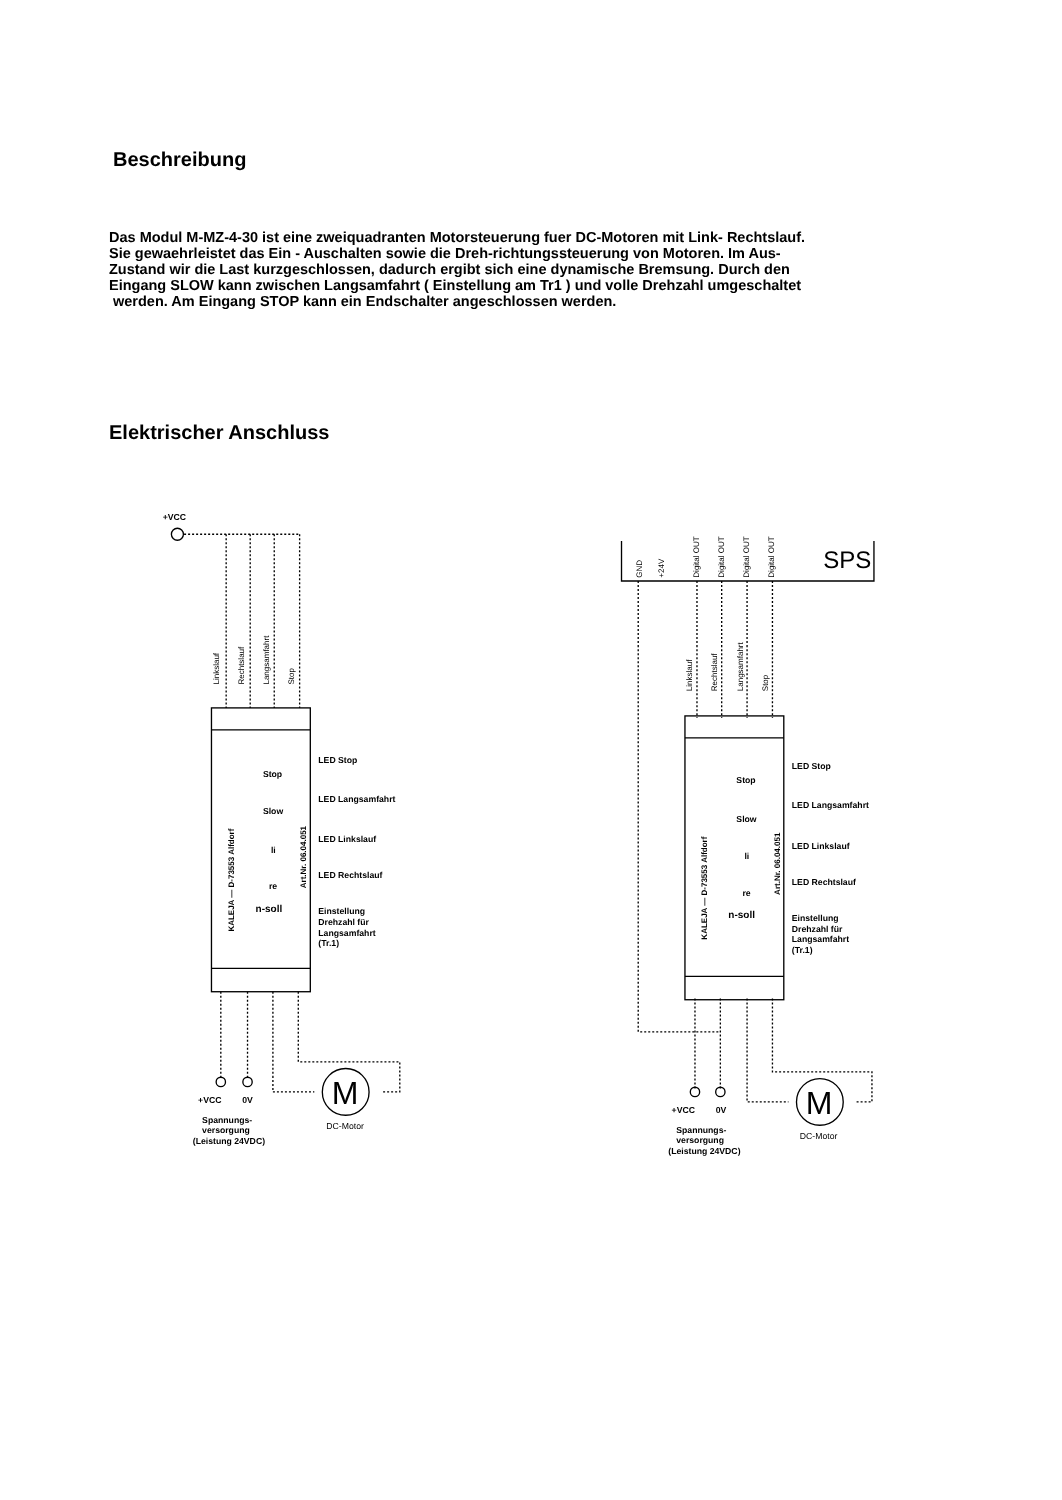Beschreibung
Das Modul M-MZ-4-30 ist eine zweiquadranten Motorsteuerung fuer DC-Motoren mit Link- Rechtslauf. Sie gewaehrleistet das Ein - Auschalten sowie die Dreh-richtungssteuerung von Motoren. Im Aus-Zustand wir die Last kurzgeschlossen, dadurch ergibt sich eine dynamische Bremsung. Durch den Eingang SLOW kann zwischen Langsamfahrt ( Einstellung am Tr1 ) und volle Drehzahl umgeschaltet
werden. Am Eingang STOP kann ein Endschalter angeschlossen werden.
Elektrischer Anschluss
+VCC
LED Stop
LED Langsamfahrt
LED Linkslauf
LED Rechtslauf
Einstellung
Drehzahl für
Langsamfahrt
(Tr.1)
+VCC
0V
Spannungs-
versorgung
(Leistung 24VDC)
DC-Motor
Stop
Slow
li
re
n-soll
LED Stop
LED Langsamfahrt
LED Linkslauf
LED Rechtslauf
Einstellung
Drehzahl für
Langsamfahrt
(Tr.1)
+VCC
0V
Spannungs-
versorgung
(Leistung 24VDC)
DC-Motor
Stop
Slow
li
re
n-soll
SPS
M
M
Linkslauf
Rechtslauf
Langsamfahrt
Stop
Linkslauf
Rechtslauf
Langsamfahrt
Stop
GND
+24V
Digital OUT
Digital OUT
Digital OUT
Digital OUT
KALEJA — D-73553 Alfdorf
Art.Nr. 06.04.051
KALEJA — D-73553 Alfdorf
Art.Nr. 06.04.051